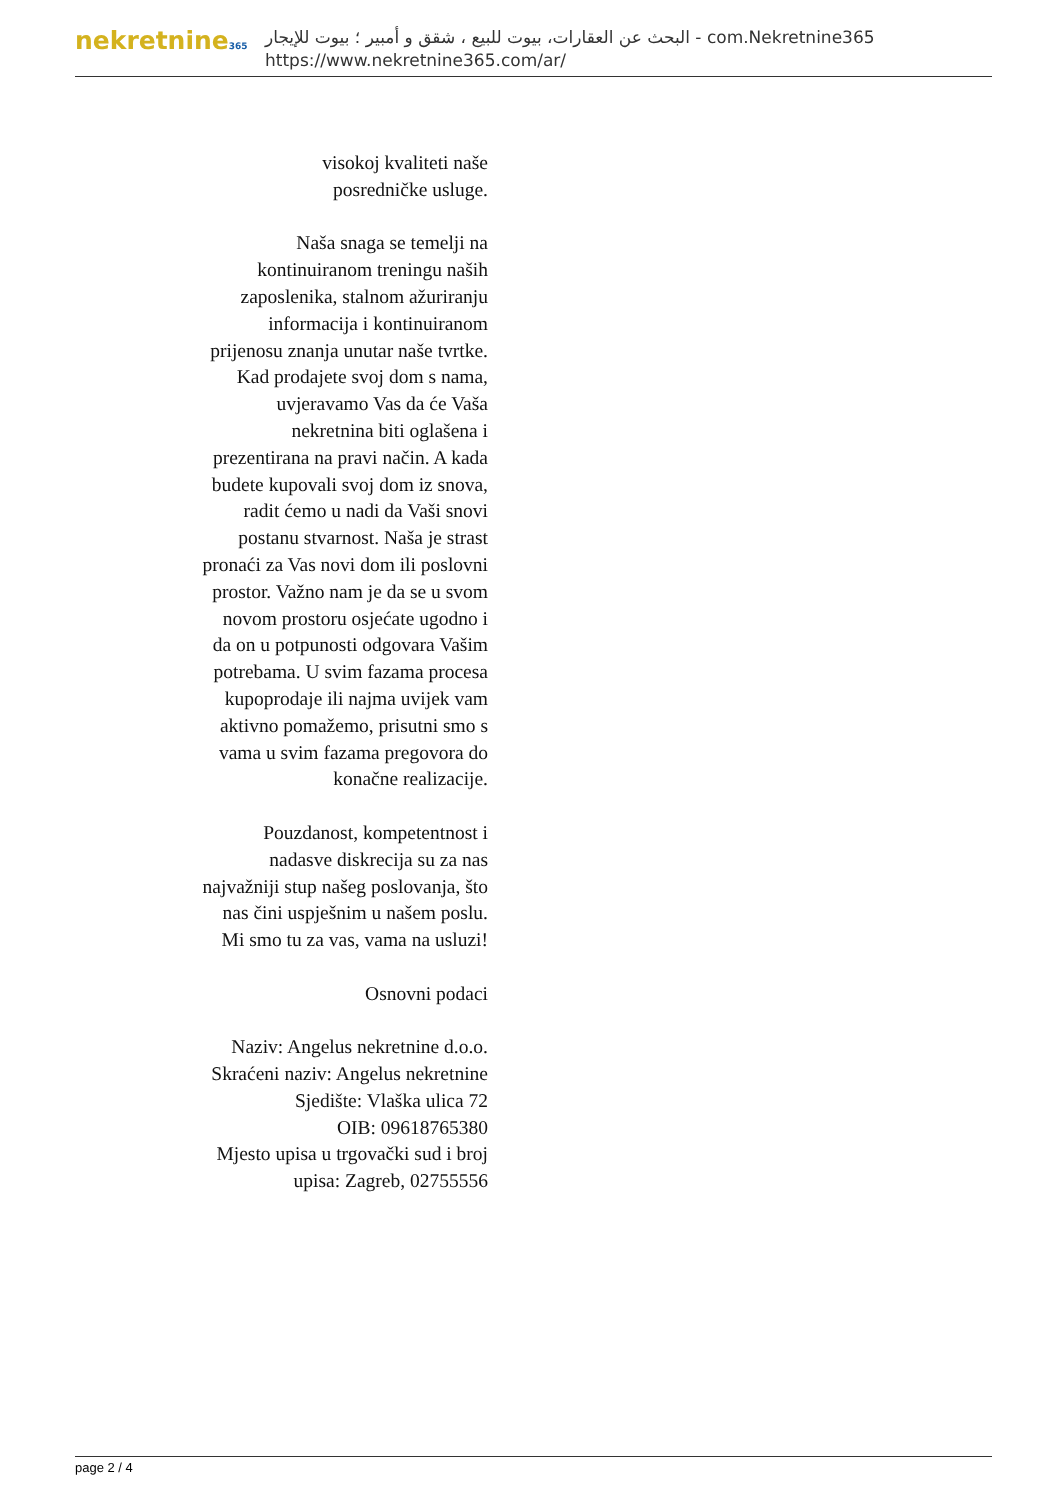nekretnine365
البحث عن العقارات، بيوت للبيع ، شقق و أمبير ؛ بيوت للإيجار - com.Nekretnine365
https://www.nekretnine365.com/ar/
visokoj kvaliteti naše
posredničke usluge.
Naša snaga se temelji na kontinuiranom treningu naših zaposlenika, stalnom ažuriranju informacija i kontinuiranom prijenosu znanja unutar naše tvrtke. Kad prodajete svoj dom s nama, uvjeravamo Vas da će Vaša nekretnina biti oglašena i prezentirana na pravi način. A kada budete kupovali svoj dom iz snova, radit ćemo u nadi da Vaši snovi postanu stvarnost. Naša je strast pronaći za Vas novi dom ili poslovni prostor. Važno nam je da se u svom novom prostoru osjećate ugodno i da on u potpunosti odgovara Vašim potrebama. U svim fazama procesa kupoprodaje ili najma uvijek vam aktivno pomažemo, prisutni smo s vama u svim fazama pregovora do konačne realizacije.
Pouzdanost, kompetentnost i nadasve diskrecija su za nas najvažniji stup našeg poslovanja, što nas čini uspješnim u našem poslu. Mi smo tu za vas, vama na usluzi!
Osnovni podaci
Naziv: Angelus nekretnine d.o.o.
Skraćeni naziv: Angelus nekretnine
Sjedište: Vlaška ulica 72
OIB: 09618765380
Mjesto upisa u trgovački sud i broj upisa: Zagreb, 02755556
page 2 / 4